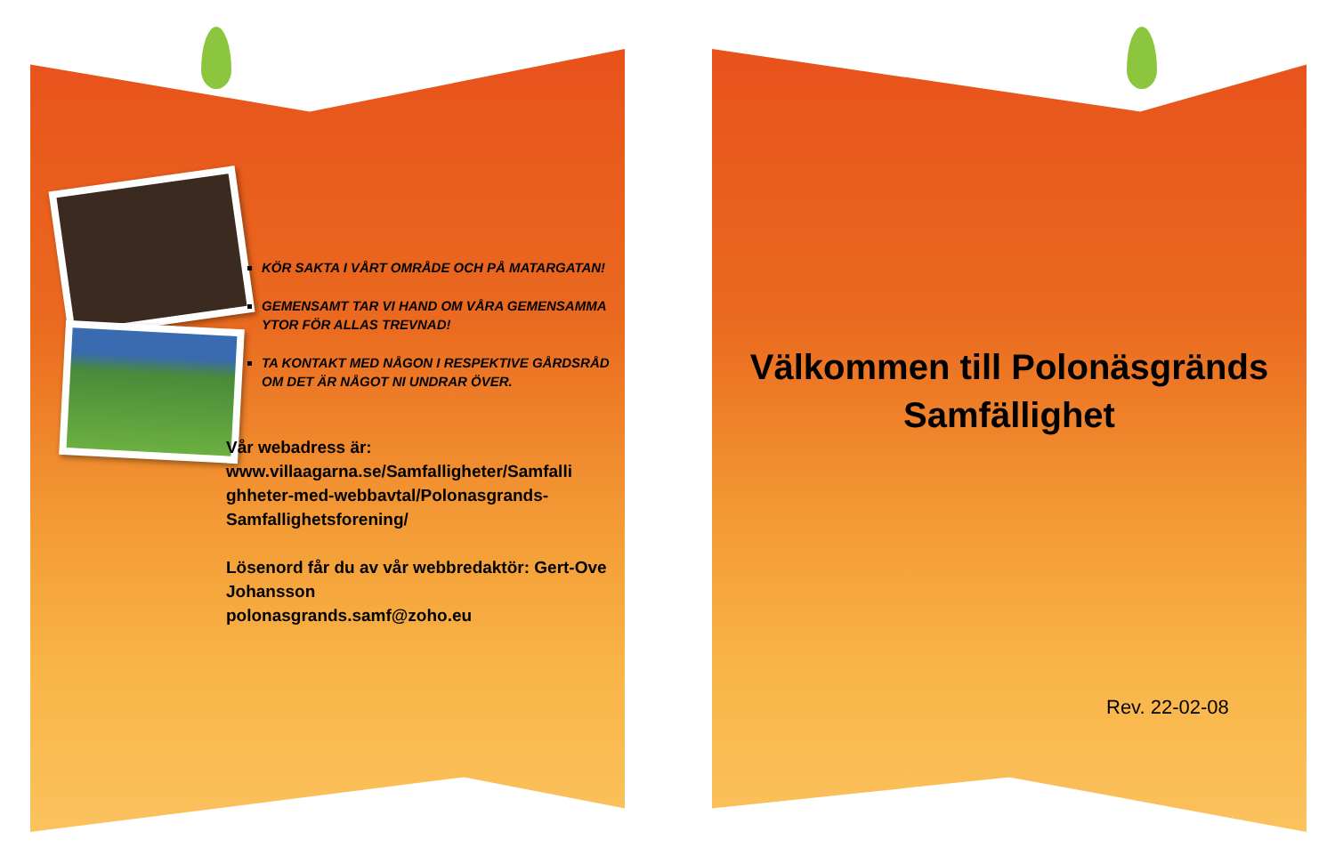KÖR SAKTA I VÅRT OMRÅDE OCH PÅ MATARGATAN!
GEMENSAMT TAR VI HAND OM VÅRA GEMENSAMMA YTOR FÖR ALLAS TREVNAD!
TA KONTAKT MED NÅGON I RESPEKTIVE GÅRDSRÅD OM DET ÄR NÅGOT NI UNDRAR ÖVER.
Vår webadress är:
www.villaagarna.se/Samfalligheter/Samfalli ghheter-med-webbavtal/Polonasgrands-Samfallighetsforening/
Lösenord får du av vår webbredaktör: Gert-Ove Johansson
polonasgrands.samf@zoho.eu
Välkommen till Polonäsgränds Samfällighet
Rev. 22-02-08